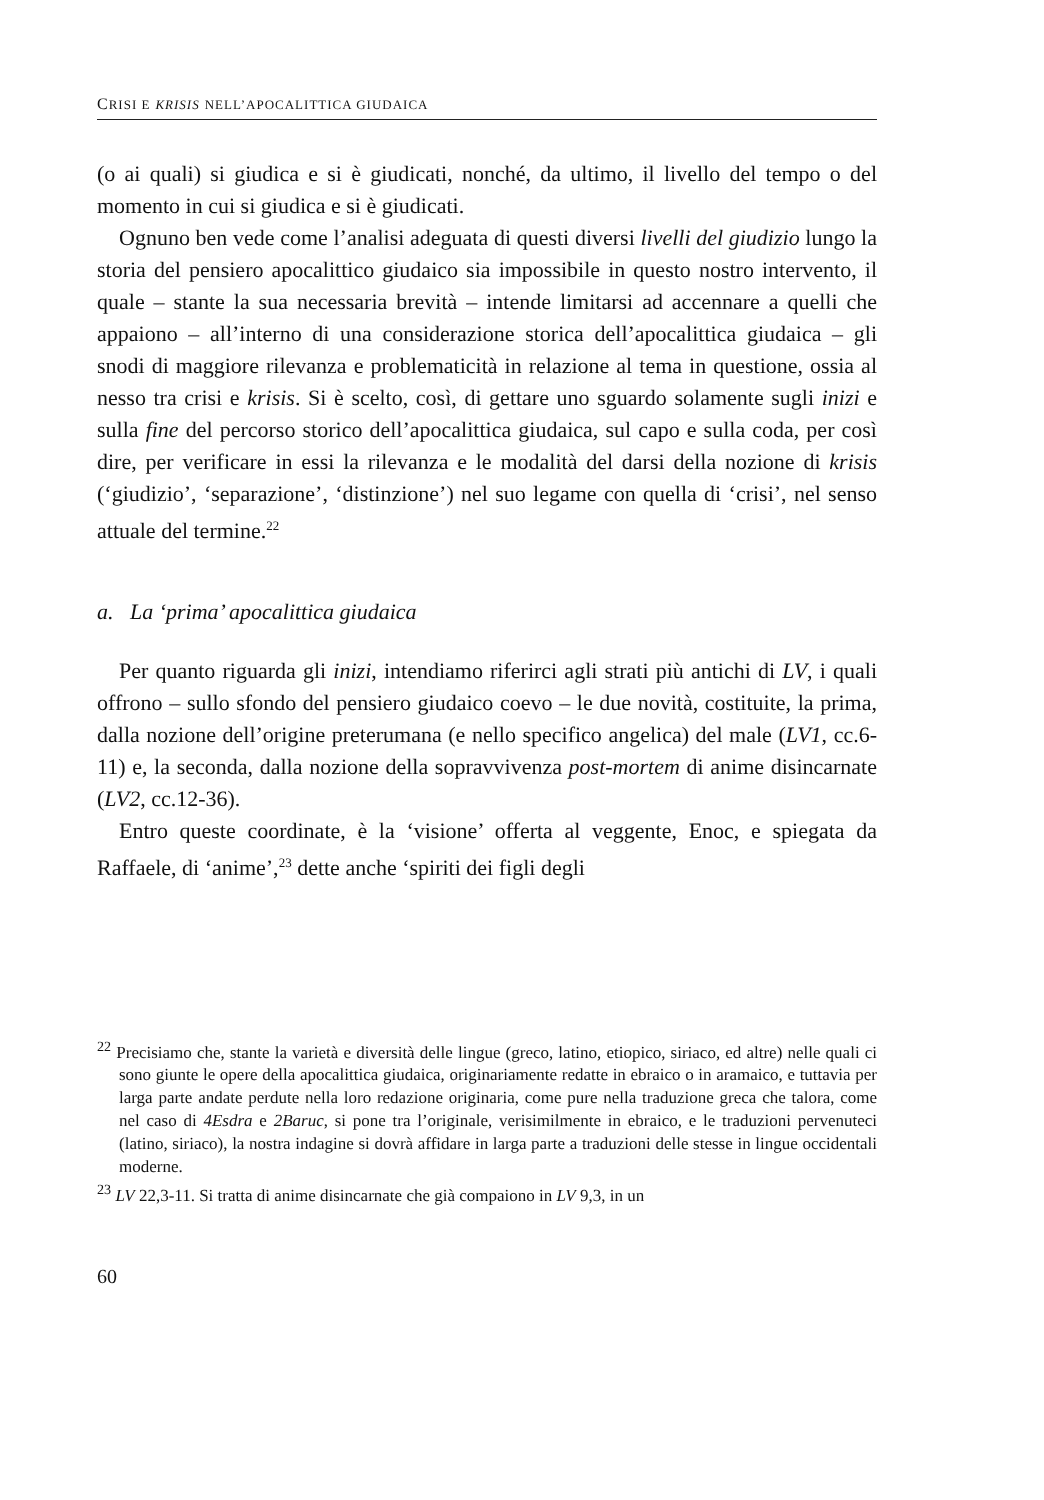CRISI E KRISIS NELL’APOCALITTICA GIUDAICA
(o ai quali) si giudica e si è giudicati, nonché, da ultimo, il livello del tempo o del momento in cui si giudica e si è giudicati.
Ognuno ben vede come l’analisi adeguata di questi diversi livelli del giudizio lungo la storia del pensiero apocalittico giudaico sia impossibile in questo nostro intervento, il quale – stante la sua necessaria brevità – intende limitarsi ad accennare a quelli che appaiono – all’interno di una considerazione storica dell’apocalittica giudaica – gli snodi di maggiore rilevanza e problematicità in relazione al tema in questione, ossia al nesso tra crisi e krisis. Si è scelto, così, di gettare uno sguardo solamente sugli inizi e sulla fine del percorso storico dell’apocalittica giudaica, sul capo e sulla coda, per così dire, per verificare in essi la rilevanza e le modalità del darsi della nozione di krisis (‘giudizio’, ‘separazione’, ‘distinzione’) nel suo legame con quella di ‘crisi’, nel senso attuale del termine.<sup>22</sup>
a. La ‘prima’ apocalittica giudaica
Per quanto riguarda gli inizi, intendiamo riferirci agli strati più antichi di LV, i quali offrono – sullo sfondo del pensiero giudaico coevo – le due novità, costituite, la prima, dalla nozione dell’origine preterumana (e nello specifico angelica) del male (LV1, cc.6-11) e, la seconda, dalla nozione della sopravvivenza post-mortem di anime disincarnate (LV2, cc.12-36).
Entro queste coordinate, è la ‘visione’ offerta al veggente, Enoc, e spiegata da Raffaele, di ‘anime’,<sup>23</sup> dette anche ‘spiriti dei figli degli
<sup>22</sup> Precisiamo che, stante la varietà e diversità delle lingue (greco, latino, etiopico, siriaco, ed altre) nelle quali ci sono giunte le opere della apocalittica giudaica, originariamente redatte in ebraico o in aramaico, e tuttavia per larga parte andate perdute nella loro redazione originaria, come pure nella traduzione greca che talora, come nel caso di 4Esdra e 2Baruc, si pone tra l’originale, verisimilmente in ebraico, e le traduzioni pervenuteci (latino, siriaco), la nostra indagine si dovrà affidare in larga parte a traduzioni delle stesse in lingue occidentali moderne.
<sup>23</sup> LV 22,3-11. Si tratta di anime disincarnate che già compaiono in LV 9,3, in un
60